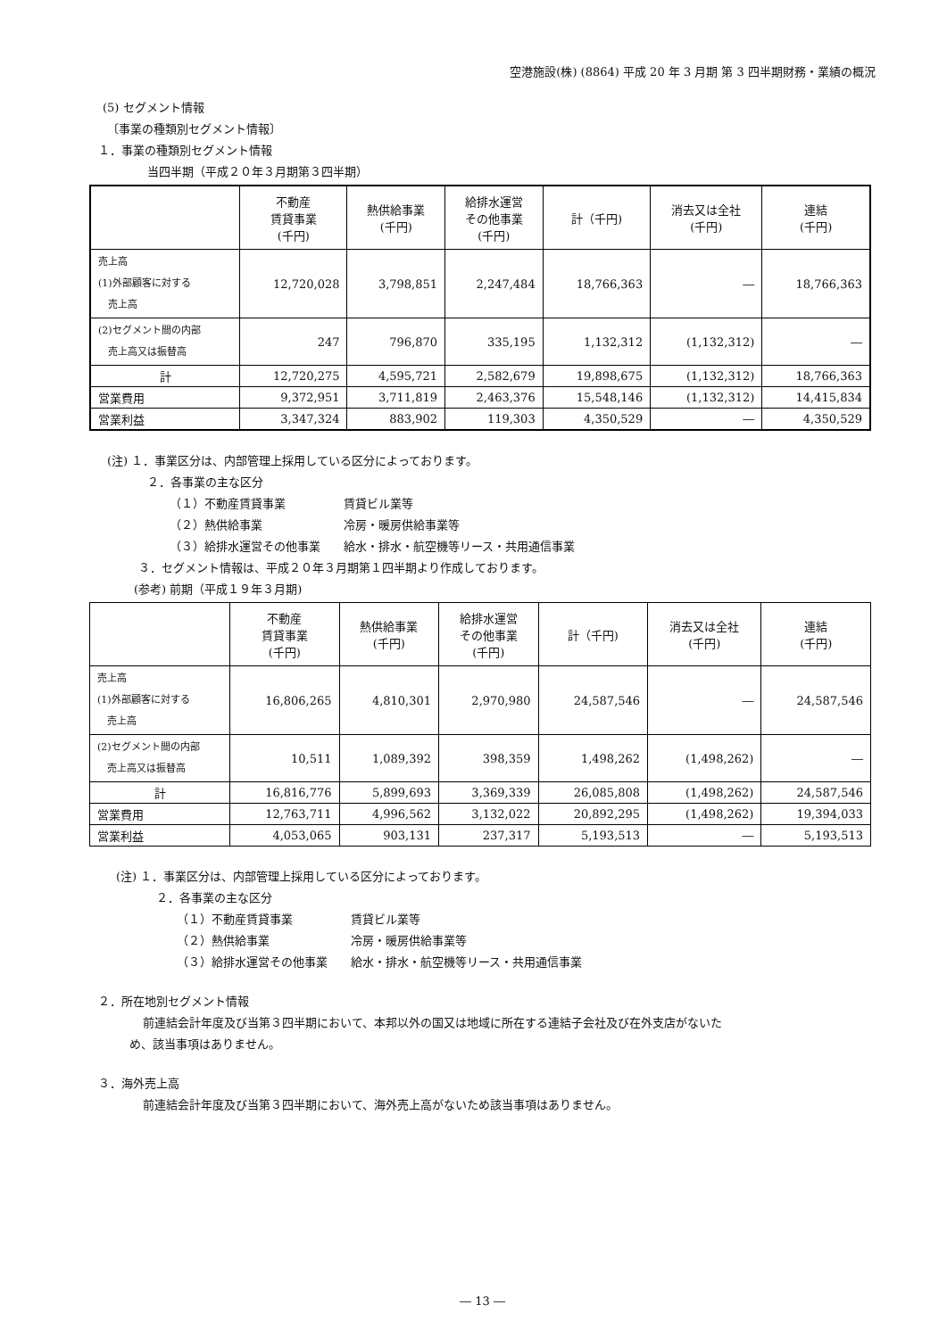空港施設(株) (8864) 平成 20 年 3 月期 第 3 四半期財務・業績の概況
(5) セグメント情報
〔事業の種類別セグメント情報〕
１．事業の種類別セグメント情報
当四半期（平成２０年３月期第３四半期）
| | 不動産 賃貸事業 (千円) | 熱供給事業 (千円) | 給排水運営 その他事業 (千円) | 計（千円) | 消去又は全社 (千円) | 連結 (千円) |
| --- | --- | --- | --- | --- | --- | --- |
| 売上高 (1)外部顧客に対する 売上高 | 12,720,028 | 3,798,851 | 2,247,484 | 18,766,363 | ― | 18,766,363 |
| (2)セグメント間の内部 売上高又は振替高 | 247 | 796,870 | 335,195 | 1,132,312 | (1,132,312) | ― |
| 計 | 12,720,275 | 4,595,721 | 2,582,679 | 19,898,675 | (1,132,312) | 18,766,363 |
| 営業費用 | 9,372,951 | 3,711,819 | 2,463,376 | 15,548,146 | (1,132,312) | 14,415,834 |
| 営業利益 | 3,347,324 | 883,902 | 119,303 | 4,350,529 | ― | 4,350,529 |
(注) １．事業区分は、内部管理上採用している区分によっております。
２．各事業の主な区分
（１）不動産賃貸事業　　　　　賃貸ビル業等
（２）熱供給事業　　　　　　　冷房・暖房供給事業等
（３）給排水運営その他事業　　給水・排水・航空機等リース・共用通信事業
３．セグメント情報は、平成２０年３月期第１四半期より作成しております。
(参考) 前期（平成１９年３月期)
| | 不動産 賃貸事業 (千円) | 熱供給事業 (千円) | 給排水運営 その他事業 (千円) | 計（千円) | 消去又は全社 (千円) | 連結 (千円) |
| --- | --- | --- | --- | --- | --- | --- |
| 売上高 (1)外部顧客に対する 売上高 | 16,806,265 | 4,810,301 | 2,970,980 | 24,587,546 | ― | 24,587,546 |
| (2)セグメント間の内部 売上高又は振替高 | 10,511 | 1,089,392 | 398,359 | 1,498,262 | (1,498,262) | ― |
| 計 | 16,816,776 | 5,899,693 | 3,369,339 | 26,085,808 | (1,498,262) | 24,587,546 |
| 営業費用 | 12,763,711 | 4,996,562 | 3,132,022 | 20,892,295 | (1,498,262) | 19,394,033 |
| 営業利益 | 4,053,065 | 903,131 | 237,317 | 5,193,513 | ― | 5,193,513 |
(注) １．事業区分は、内部管理上採用している区分によっております。
２．各事業の主な区分
（１）不動産賃貸事業　　　　　賃貸ビル業等
（２）熱供給事業　　　　　　　冷房・暖房供給事業等
（３）給排水運営その他事業　　給水・排水・航空機等リース・共用通信事業
２．所在地別セグメント情報
前連結会計年度及び当第３四半期において、本邦以外の国又は地域に所在する連結子会社及び在外支店がないた
め、該当事項はありません。
３．海外売上高
前連結会計年度及び当第３四半期において、海外売上高がないため該当事項はありません。
― 13 ―